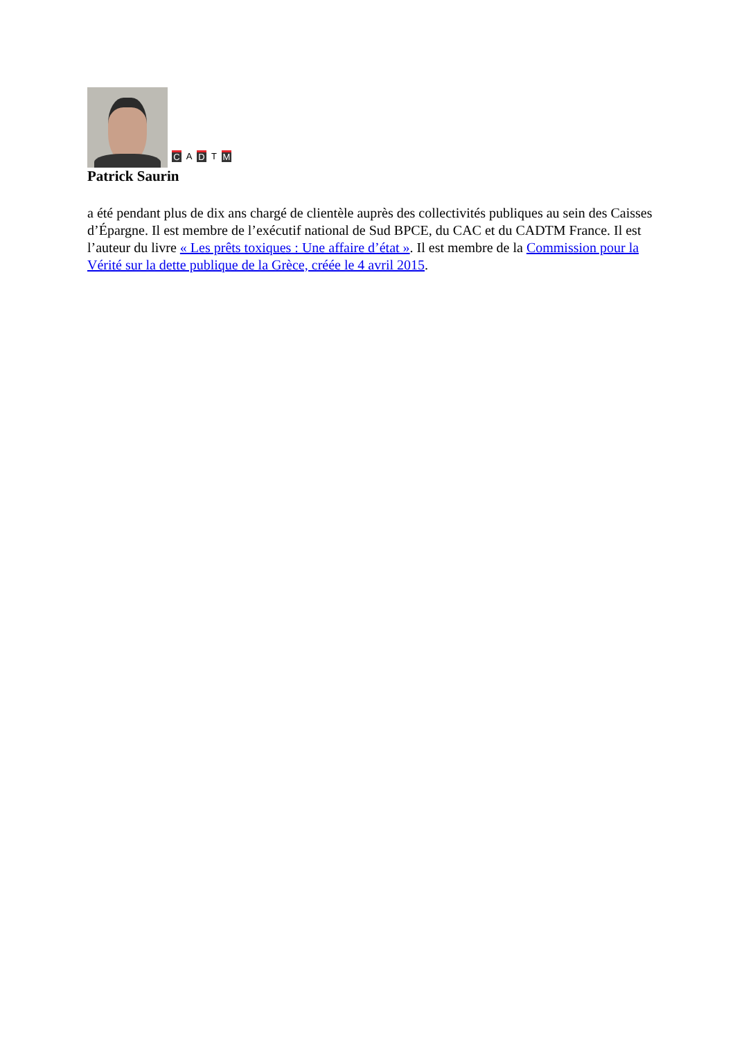C A D T M
Patrick Saurin
a été pendant plus de dix ans chargé de clientèle auprès des collectivités publiques au sein des Caisses d’Épargne. Il est membre de l’exécutif national de Sud BPCE, du CAC et du CADTM France. Il est l’auteur du livre « Les prêts toxiques : Une affaire d’état ». Il est membre de la Commission pour la Vérité sur la dette publique de la Grèce, créée le 4 avril 2015.